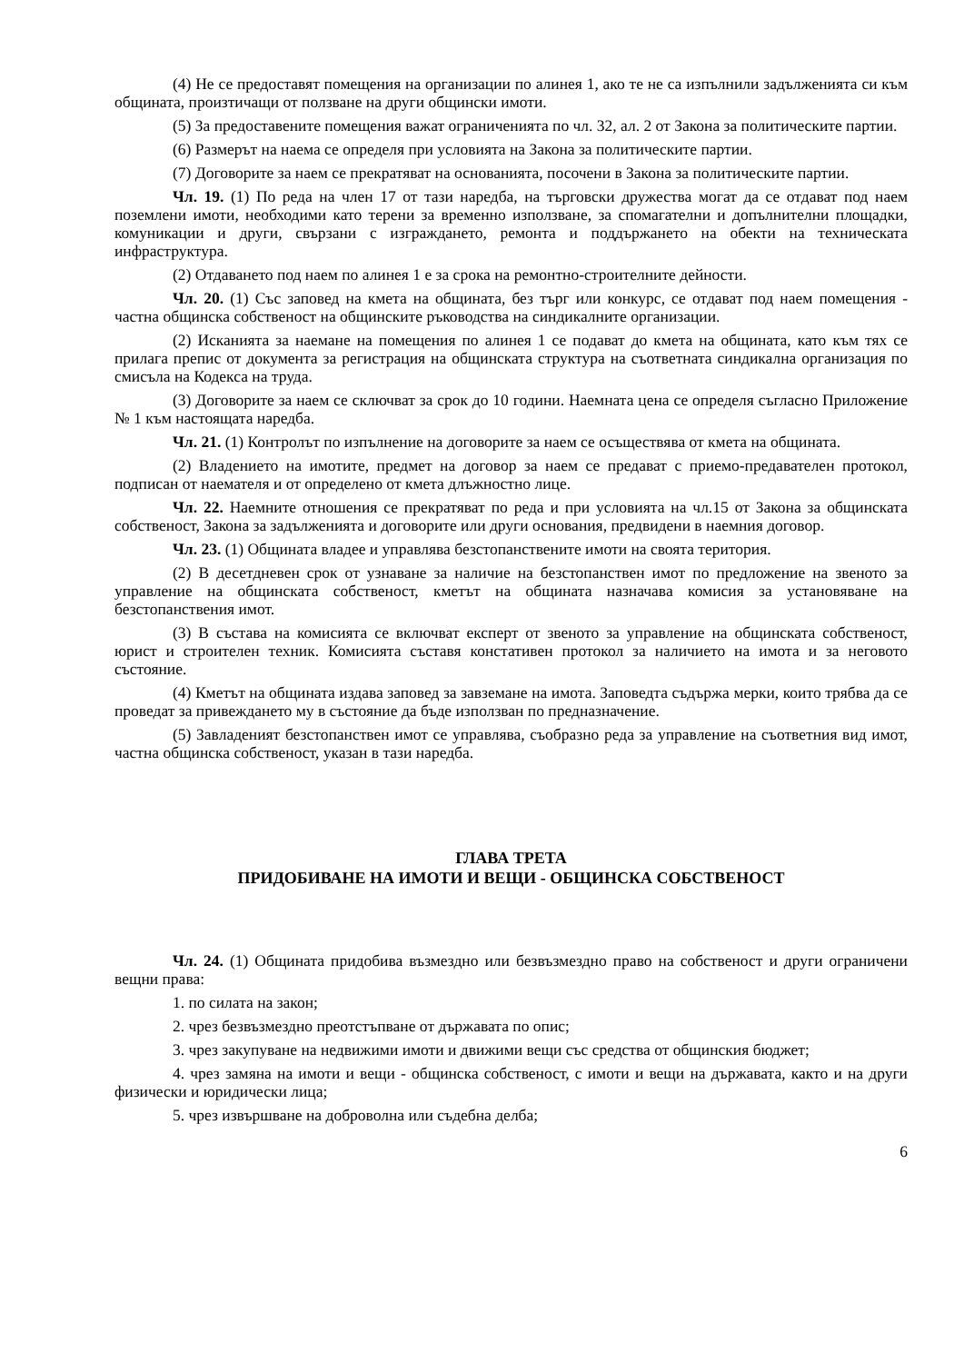(4) Не се предоставят помещения на организации по алинея 1, ако те не са изпълнили задълженията си към общината, произтичащи от ползване на други общински имоти.
(5) За предоставените помещения важат ограниченията по чл. 32, ал. 2 от Закона за политическите партии.
(6) Размерът на наема се определя при условията на Закона за политическите партии.
(7) Договорите за наем се прекратяват на основанията, посочени в Закона за политическите партии.
Чл. 19. (1) По реда на член 17 от тази наредба, на търговски дружества могат да се отдават под наем поземлени имоти, необходими като терени за временно използване, за спомагателни и допълнителни площадки, комуникации и други, свързани с изграждането, ремонта и поддържането на обекти на техническата инфраструктура.
(2) Отдаването под наем по алинея 1 е за срока на ремонтно-строителните дейности.
Чл. 20. (1) Със заповед на кмета на общината, без търг или конкурс, се отдават под наем помещения - частна общинска собственост на общинските ръководства на синдикалните организации.
(2) Исканията за наемане на помещения по алинея 1 се подават до кмета на общината, като към тях се прилага препис от документа за регистрация на общинската структура на съответната синдикална организация по смисъла на Кодекса на труда.
(3) Договорите за наем се сключват за срок до 10 години. Наемната цена се определя съгласно Приложение № 1 към настоящата наредба.
Чл. 21. (1) Контролът по изпълнение на договорите за наем се осъществява от кмета на общината.
(2) Владението на имотите, предмет на договор за наем се предават с приемо-предавателен протокол, подписан от наемателя и от определено от кмета длъжностно лице.
Чл. 22. Наемните отношения се прекратяват по реда и при условията на чл.15 от Закона за общинската собственост, Закона за задълженията и договорите или други основания, предвидени в наемния договор.
Чл. 23. (1) Общината владее и управлява безстопанствените имоти на своята територия.
(2) В десетдневен срок от узнаване за наличие на безстопанствен имот по предложение на звеното за управление на общинската собственост, кметът на общината назначава комисия за установяване на безстопанствения имот.
(3) В състава на комисията се включват експерт от звеното за управление на общинската собственост, юрист и строителен техник. Комисията съставя констативен протокол за наличието на имота и за неговото състояние.
(4) Кметът на общината издава заповед за завземане на имота. Заповедта съдържа мерки, които трябва да се проведат за привеждането му в състояние да бъде използван по предназначение.
(5) Завладеният безстопанствен имот се управлява, съобразно реда за управление на съответния вид имот, частна общинска собственост, указан в тази наредба.
ГЛАВА ТРЕТА
ПРИДОБИВАНЕ НА ИМОТИ И ВЕЩИ - ОБЩИНСКА СОБСТВЕНОСТ
Чл. 24. (1) Общината придобива възмездно или безвъзмездно право на собственост и други ограничени вещни права:
1. по силата на закон;
2. чрез безвъзмездно преотстъпване от държавата по опис;
3. чрез закупуване на недвижими имоти и движими вещи със средства от общинския бюджет;
4. чрез замяна на имоти и вещи - общинска собственост, с имоти и вещи на държавата, както и на други физически и юридически лица;
5. чрез извършване на доброволна или съдебна делба;
6